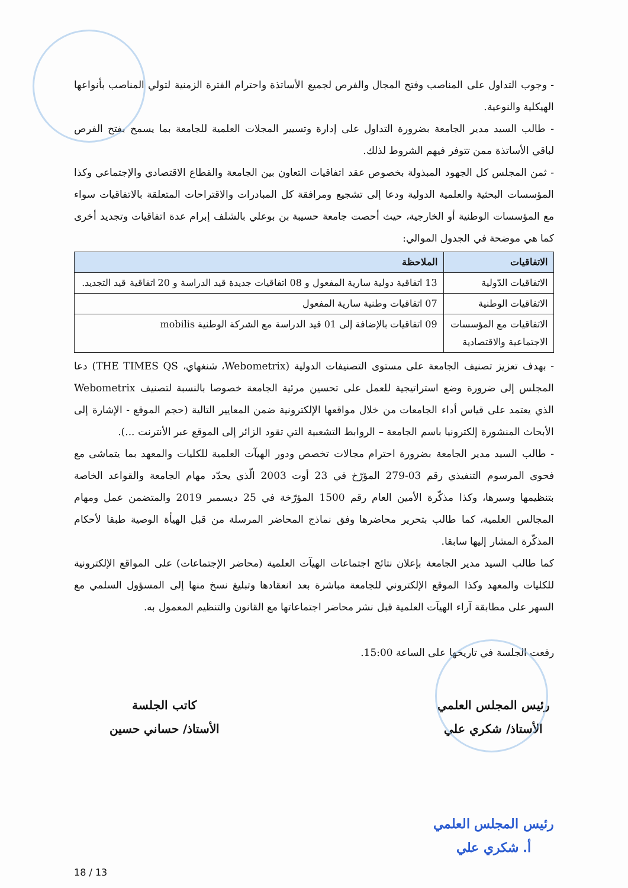- وجوب التداول على المناصب وفتح المجال والفرص لجميع الأساتذة واحترام الفترة الزمنية لتولي المناصب بأنواعها الهيكلية والنوعية.
- طالب السيد مدير الجامعة بضرورة التداول على إدارة وتسيير المجلات العلمية للجامعة بما يسمح بفتح الفرص لباقي الأساتذة ممن تتوفر فيهم الشروط لذلك.
- ثمن المجلس كل الجهود المبذولة بخصوص عقد اتفاقيات التعاون بين الجامعة والقطاع الاقتصادي والإجتماعي وكذا المؤسسات البحثية والعلمية الدولية ودعا إلى تشجيع ومرافقة كل المبادرات والاقتراحات المتعلقة بالاتفاقيات سواء مع المؤسسات الوطنية أو الخارجية، حيث أحصت جامعة حسيبة بن بوعلي بالشلف إبرام عدة اتفاقيات وتجديد أخرى كما هي موضحة في الجدول الموالي:
| الاتفاقيات | الملاحظة |
| --- | --- |
| الاتفاقيات الدّولية | 13 اتفاقية دولية سارية المفعول و 08 اتفاقيات جديدة قيد الدراسة و 20 اتفاقية قيد التجديد. |
| الاتفاقيات الوطنية | 07 اتفاقيات وطنية سارية المفعول |
| الاتفاقيات مع المؤسسات الاجتماعية والاقتصادية | 09 اتفاقيات بالإضافة إلى 01 قيد الدراسة مع الشركة الوطنية mobilis |
- بهدف تعزيز تصنيف الجامعة على مستوى التصنيفات الدولية (Webometrix، شنغهاي، THE TIMES QS) دعا المجلس إلى ضرورة وضع استراتيجية للعمل على تحسين مرئية الجامعة خصوصا بالنسبة لتصنيف Webometrix الذي يعتمد على قياس أداء الجامعات من خلال مواقعها الإلكترونية ضمن المعايير التالية (حجم الموقع - الإشارة إلى الأبحاث المنشورة إلكترونيا باسم الجامعة – الروابط التشعبية التي تقود الزائر إلى الموقع عبر الأنترنت ...).
- طالب السيد مدير الجامعة بضرورة احترام مجالات تخصص ودور الهيآت العلمية للكليات والمعهد بما يتماشى مع فحوى المرسوم التنفيذي رقم 03-279 المؤرّخ في 23 أوت 2003 الّذي يحدّد مهام الجامعة والقواعد الخاصة بتنظيمها وسيرها، وكذا مذكّرة الأمين العام رقم 1500 المؤرّخة في 25 ديسمبر 2019 والمتضمن عمل ومهام المجالس العلمية، كما طالب بتحرير محاضرها وفق نماذج المحاضر المرسلة من قبل الهيأة الوصية طبقا لأحكام المذكّرة المشار إليها سابقا.
كما طالب السيد مدير الجامعة بإعلان نتائج اجتماعات الهيآت العلمية (محاضر الإجتماعات) على المواقع الإلكترونية للكليات والمعهد وكذا الموقع الإلكتروني للجامعة مباشرة بعد انعقادها وتبليغ نسخ منها إلى المسؤول السلمي مع السهر على مطابقة آراء الهيآت العلمية قبل نشر محاضر اجتماعاتها مع القانون والتنظيم المعمول به.
رفعت الجلسة في تاريخها على الساعة 15:00.
رئيس المجلس العلمي
الأستاذ/ شكري علي
رئيس المجلس العلمي
أ. شكري علي
كاتب الجلسة
الأستاذ/ حساني حسين
18 / 13